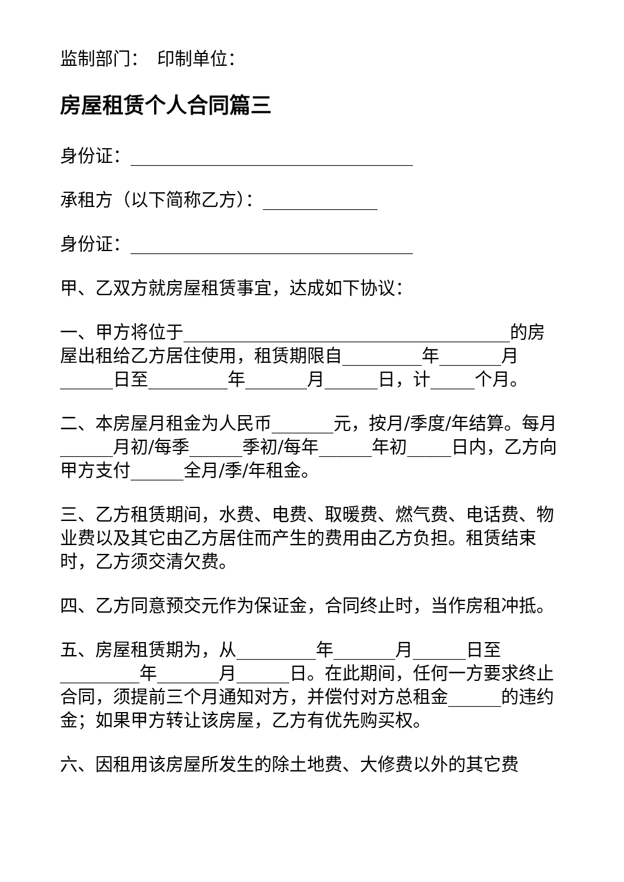监制部门：　印制单位：
房屋租赁个人合同篇三
身份证：________________________________
承租方（以下简称乙方）：_____________
身份证：________________________________
甲、乙双方就房屋租赁事宜，达成如下协议：
一、甲方将位于_____________________________________的房屋出租给乙方居住使用，租赁期限自_________年_______月______日至_________年_______月______日，计_____个月。
二、本房屋月租金为人民币_______元，按月/季度/年结算。每月______月初/每季______季初/每年______年初_____日内，乙方向甲方支付______全月/季/年租金。
三、乙方租赁期间，水费、电费、取暖费、燃气费、电话费、物业费以及其它由乙方居住而产生的费用由乙方负担。租赁结束时，乙方须交清欠费。
四、乙方同意预交元作为保证金，合同终止时，当作房租冲抵。
五、房屋租赁期为，从_________年_______月______日至_________年_______月______日。在此期间，任何一方要求终止合同，须提前三个月通知对方，并偿付对方总租金______的违约金；如果甲方转让该房屋，乙方有优先购买权。
六、因租用该房屋所发生的除土地费、大修费以外的其它费